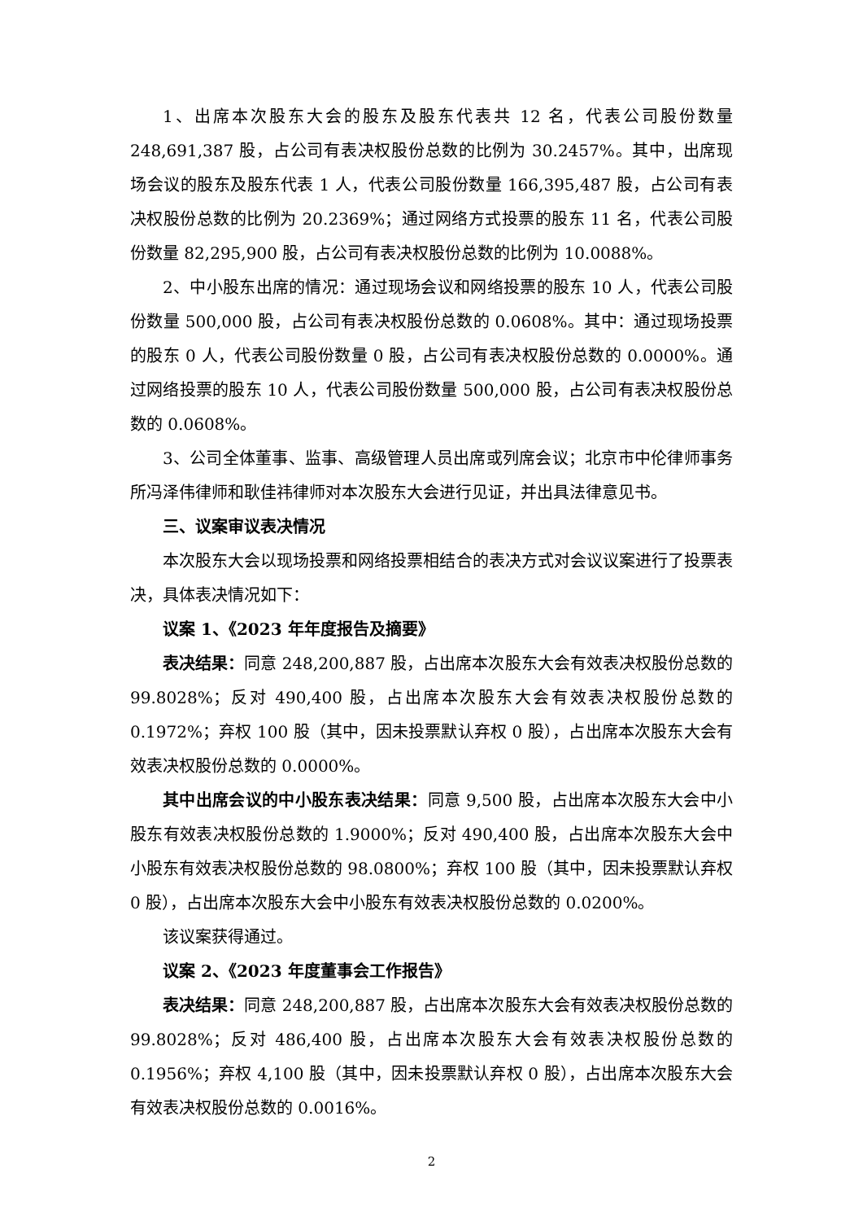1、出席本次股东大会的股东及股东代表共 12 名，代表公司股份数量 248,691,387 股，占公司有表决权股份总数的比例为 30.2457%。其中，出席现场会议的股东及股东代表 1 人，代表公司股份数量 166,395,487 股，占公司有表决权股份总数的比例为 20.2369%；通过网络方式投票的股东 11 名，代表公司股份数量 82,295,900 股，占公司有表决权股份总数的比例为 10.0088%。
2、中小股东出席的情况：通过现场会议和网络投票的股东 10 人，代表公司股份数量 500,000 股，占公司有表决权股份总数的 0.0608%。其中：通过现场投票的股东 0 人，代表公司股份数量 0 股，占公司有表决权股份总数的 0.0000%。通过网络投票的股东 10 人，代表公司股份数量 500,000 股，占公司有表决权股份总数的 0.0608%。
3、公司全体董事、监事、高级管理人员出席或列席会议；北京市中伦律师事务所冯泽伟律师和耿佳祎律师对本次股东大会进行见证，并出具法律意见书。
三、议案审议表决情况
本次股东大会以现场投票和网络投票相结合的表决方式对会议议案进行了投票表决，具体表决情况如下：
议案 1、《2023 年年度报告及摘要》
表决结果：同意 248,200,887 股，占出席本次股东大会有效表决权股份总数的 99.8028%；反对 490,400 股，占出席本次股东大会有效表决权股份总数的 0.1972%；弃权 100 股（其中，因未投票默认弃权 0 股），占出席本次股东大会有效表决权股份总数的 0.0000%。
其中出席会议的中小股东表决结果：同意 9,500 股，占出席本次股东大会中小股东有效表决权股份总数的 1.9000%；反对 490,400 股，占出席本次股东大会中小股东有效表决权股份总数的 98.0800%；弃权 100 股（其中，因未投票默认弃权 0 股），占出席本次股东大会中小股东有效表决权股份总数的 0.0200%。
该议案获得通过。
议案 2、《2023 年度董事会工作报告》
表决结果：同意 248,200,887 股，占出席本次股东大会有效表决权股份总数的 99.8028%；反对 486,400 股，占出席本次股东大会有效表决权股份总数的 0.1956%；弃权 4,100 股（其中，因未投票默认弃权 0 股），占出席本次股东大会有效表决权股份总数的 0.0016%。
2